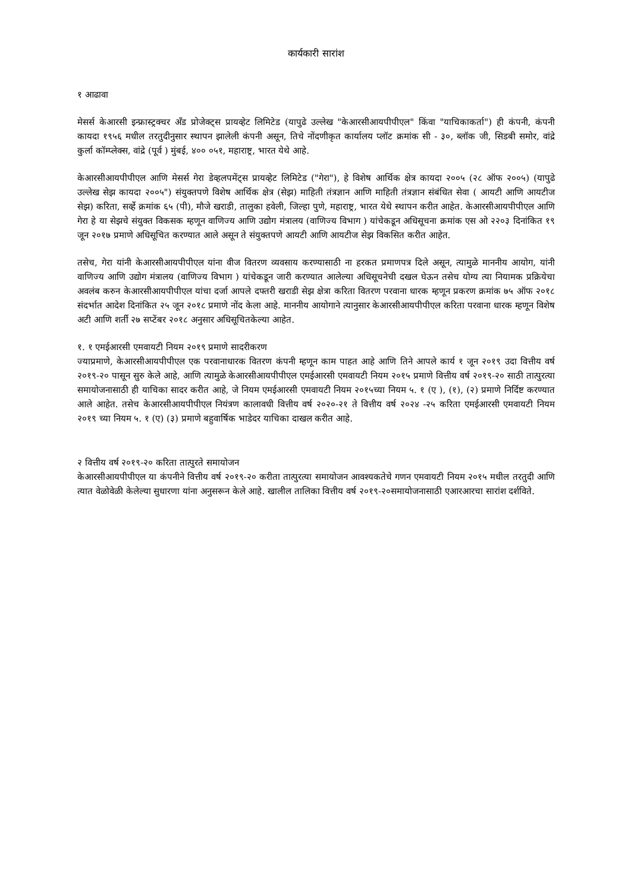कार्यकारी सारांश
१ आढावा
मेसर्स केआरसी इन्फ्रास्ट्रक्चर अँड प्रोजेक्ट्स प्रायव्हेट लिमिटेड (यापुढे उल्लेख "केआरसीआयपीपीएल" किंवा "याचिकाकर्ता") ही कंपनी, कंपनी कायदा १९५६ मधील तरतुदीनुसार स्थापन झालेली कंपनी असून, तिचे नोंदणीकृत कार्यालय प्लॉट क्रमांक सी - ३०, ब्लॉक जी, सिडबी समोर, वांद्रे कुर्ला कॉम्प्लेक्स, वांद्रे (पूर्व ) मुंबई, ४०० ०५१, महाराष्ट्र, भारत येथे आहे.
केआरसीआयपीपीएल आणि मेसर्स गेरा डेव्हलपमेंट्स प्रायव्हेट लिमिटेड ("गेरा"), हे विशेष आर्थिक क्षेत्र कायदा २००५ (२८ ऑफ २००५) (यापुढे उल्लेख सेझ कायदा २००५") संयुक्तपणे विशेष आर्थिक क्षेत्र (सेझ) माहिती तंत्रज्ञान आणि माहिती तंत्रज्ञान संबंधित सेवा ( आयटी आणि आयटीज सेझ) करिता, सर्व्हे क्रमांक ६५ (पी), मौजे खराडी, तालुका हवेली, जिल्हा पुणे, महाराष्ट्र, भारत येथे स्थापन करीत आहेत. केआरसीआयपीपीएल आणि गेरा हे या सेझचे संयुक्त विकसक म्हणून वाणिज्य आणि उद्योग मंत्रालय (वाणिज्य विभाग ) यांचेकडून अधिसूचना क्रमांक एस ओ २२०३ दिनांकित १९ जून २०१७ प्रमाणे अधिसूचित करण्यात आले असून ते संयुक्तपणे आयटी आणि आयटीज सेझ विकसित करीत आहेत.
तसेच, गेरा यांनी केआरसीआयपीपीएल यांना वीज वितरण व्यवसाय करण्यासाठी ना हरकत प्रमाणपत्र दिले असून, त्यामुळे माननीय आयोग, यांनी वाणिज्य आणि उद्योग मंत्रालय (वाणिज्य विभाग ) यांचेकडून जारी करण्यात आलेल्या अधिसूचनेची दखल घेऊन तसेच योग्य त्या नियामक प्रक्रियेचा अवलंब करुन केआरसीआयपीपीएल यांचा दर्जा आपले दफ्तरी खराडी सेझ क्षेत्रा करिता वितरण परवाना धारक म्हणून प्रकरण क्रमांक ७५ ऑफ २०१८ संदर्भात आदेश दिनांकित २५ जून २०१८ प्रमाणे नोंद केला आहे. माननीय आयोगाने त्यानुसार केआरसीआयपीपीएल करिता परवाना धारक म्हणून विशेष अटी आणि शर्ती २७ सप्टेंबर २०१८ अनुसार अधिसूचितकेल्या आहेत.
१. १ एमईआरसी एमवायटी नियम २०१९ प्रमाणे सादरीकरण
ज्याप्रमाणे, केआरसीआयपीपीएल एक परवानाधारक वितरण कंपनी म्हणून काम पाहत आहे आणि तिने आपले कार्य १ जून २०१९ उदा वित्तीय वर्ष २०१९-२० पासून सुरु केले आहे, आणि त्यामुळे केआरसीआयपीपीएल एमईआरसी एमवायटी नियम २०१५ प्रमाणे वित्तीय वर्ष २०१९-२० साठी तात्पुरत्या समायोजनासाठी ही याचिका सादर करीत आहे, जे नियम एमईआरसी एमवायटी नियम २०१५च्या नियम ५. १ (ए ), (१), (२) प्रमाणे निर्दिष्ट करण्यात आले आहेत. तसेच केआरसीआयपीपीएल नियंत्रण कालावधी वित्तीय वर्ष २०२०-२१ ते वित्तीय वर्ष २०२४ -२५ करिता एमईआरसी एमवायटी नियम २०१९ च्या नियम ५. १ (ए) (३) प्रमाणे बहुवार्षिक भाडेदर याचिका दाखल करीत आहे.
२ वित्तीय वर्ष २०१९-२० करिता तात्पुरते समायोजन
केआरसीआयपीपीएल या कंपनीने वित्तीय वर्ष २०१९-२० करीता तात्पुरत्या समायोजन आवश्यकतेचे गणन एमवायटी नियम २०१५ मधील तरतुदी आणि त्यात वेळोवेळी केलेल्या सुधारणा यांना अनुसरून केले आहे. खालील तालिका वित्तीय वर्ष २०१९-२०समायोजनासाठी एआरआरचा सारांश दर्शविते.